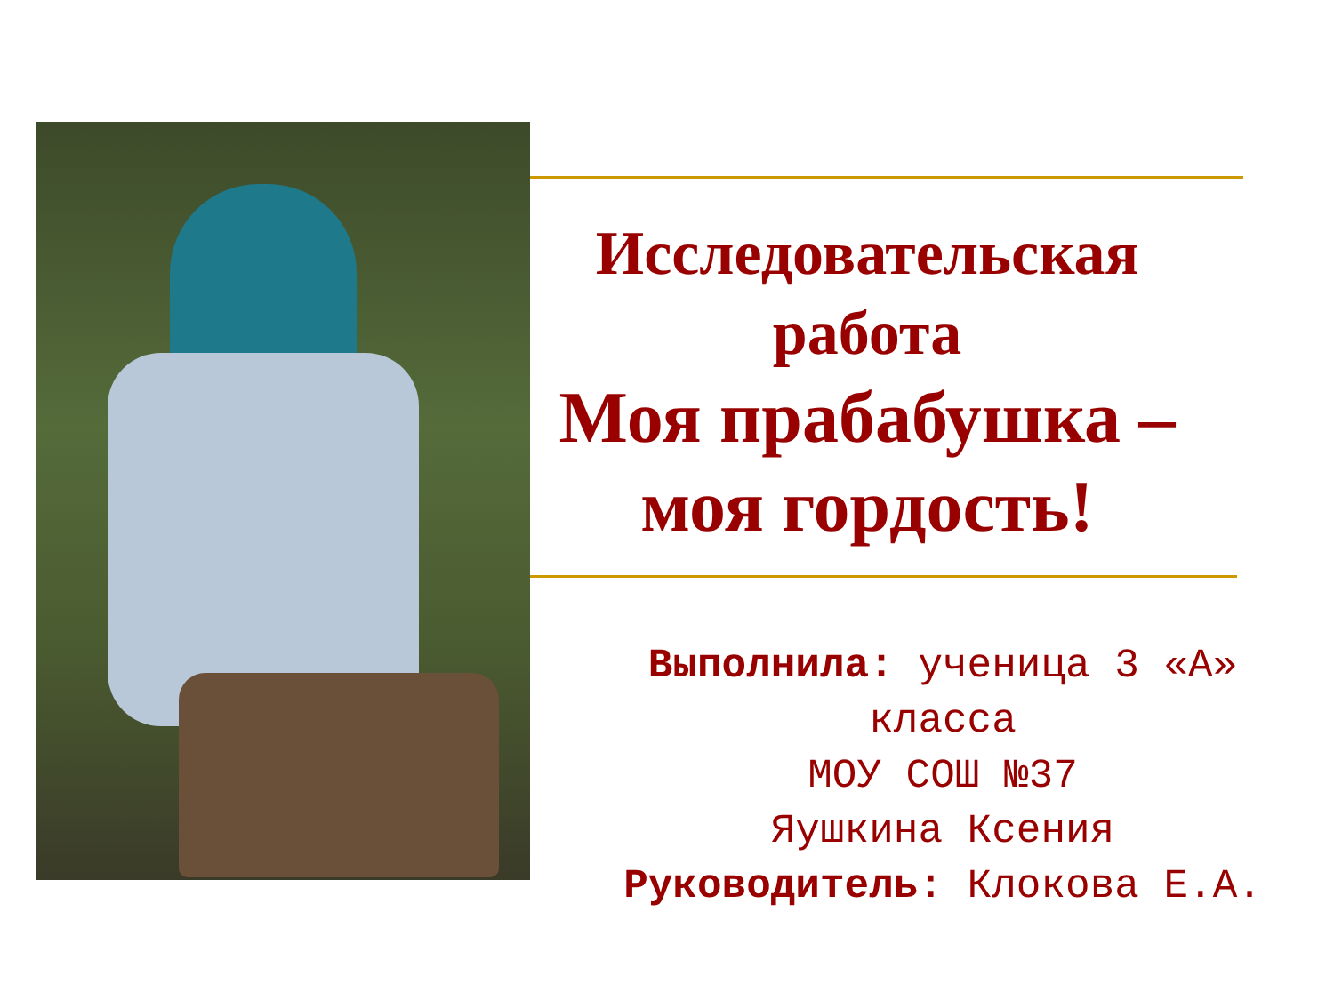Исследовательская
работа
Моя прабабушка –
моя гордость!
Выполнила: ученица 3 «А» класса
МОУ СОШ №37
Яушкина Ксения
Руководитель: Клокова Е.А.